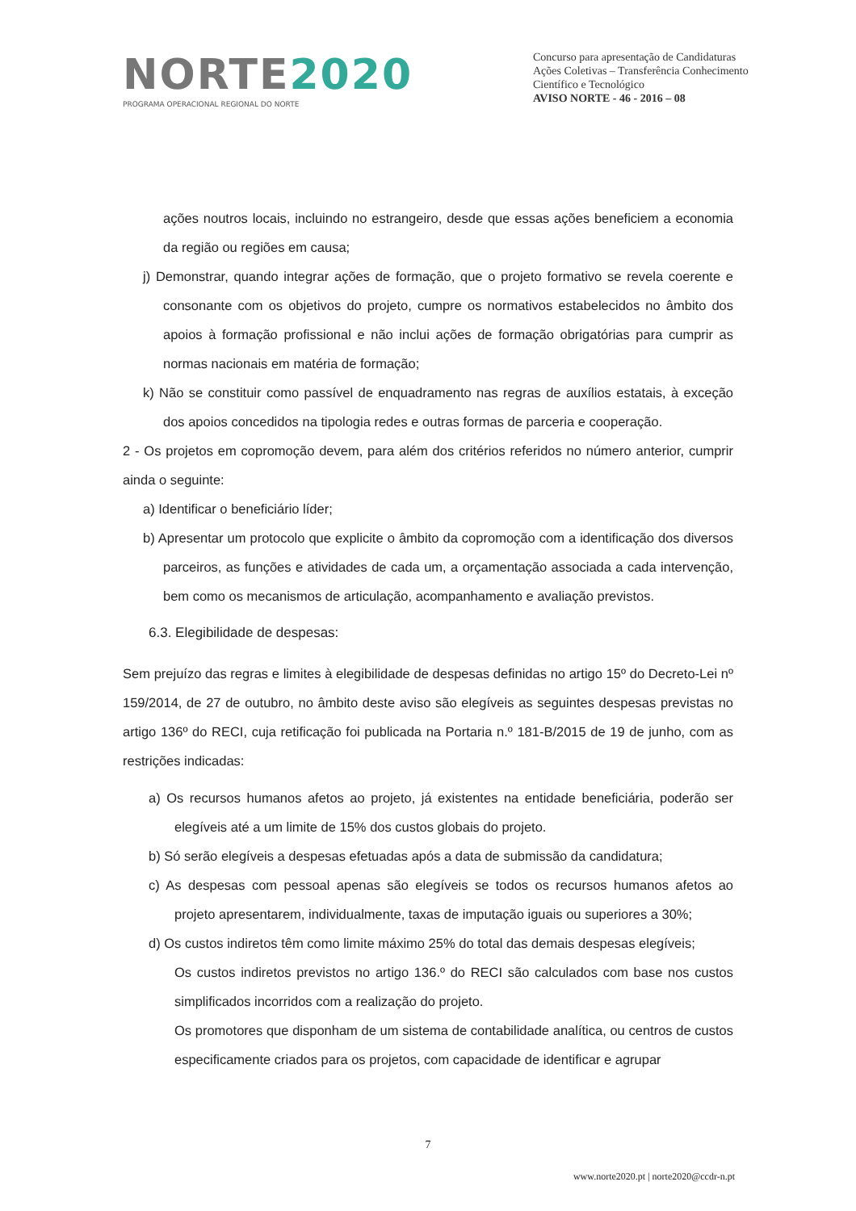NORTE2020
PROGRAMA OPERACIONAL REGIONAL DO NORTE
Concurso para apresentação de Candidaturas
Ações Coletivas – Transferência Conhecimento Científico e Tecnológico
AVISO NORTE - 46 - 2016 – 08
ações noutros locais, incluindo no estrangeiro, desde que essas ações beneficiem a economia da região ou regiões em causa;
j) Demonstrar, quando integrar ações de formação, que o projeto formativo se revela coerente e consonante com os objetivos do projeto, cumpre os normativos estabelecidos no âmbito dos apoios à formação profissional e não inclui ações de formação obrigatórias para cumprir as normas nacionais em matéria de formação;
k) Não se constituir como passível de enquadramento nas regras de auxílios estatais, à exceção dos apoios concedidos na tipologia redes e outras formas de parceria e cooperação.
2 - Os projetos em copromoção devem, para além dos critérios referidos no número anterior, cumprir ainda o seguinte:
a) Identificar o beneficiário líder;
b) Apresentar um protocolo que explicite o âmbito da copromoção com a identificação dos diversos parceiros, as funções e atividades de cada um, a orçamentação associada a cada intervenção, bem como os mecanismos de articulação, acompanhamento e avaliação previstos.
6.3. Elegibilidade de despesas:
Sem prejuízo das regras e limites à elegibilidade de despesas definidas no artigo 15º do Decreto-Lei nº 159/2014, de 27 de outubro, no âmbito deste aviso são elegíveis as seguintes despesas previstas no artigo 136º do RECI, cuja retificação foi publicada na Portaria n.º 181-B/2015 de 19 de junho, com as restrições indicadas:
a) Os recursos humanos afetos ao projeto, já existentes na entidade beneficiária, poderão ser elegíveis até a um limite de 15% dos custos globais do projeto.
b) Só serão elegíveis a despesas efetuadas após a data de submissão da candidatura;
c) As despesas com pessoal apenas são elegíveis se todos os recursos humanos afetos ao projeto apresentarem, individualmente, taxas de imputação iguais ou superiores a 30%;
d) Os custos indiretos têm como limite máximo 25% do total das demais despesas elegíveis;
Os custos indiretos previstos no artigo 136.º do RECI são calculados com base nos custos simplificados incorridos com a realização do projeto.
Os promotores que disponham de um sistema de contabilidade analítica, ou centros de custos especificamente criados para os projetos, com capacidade de identificar e agrupar
7
www.norte2020.pt | norte2020@ccdr-n.pt